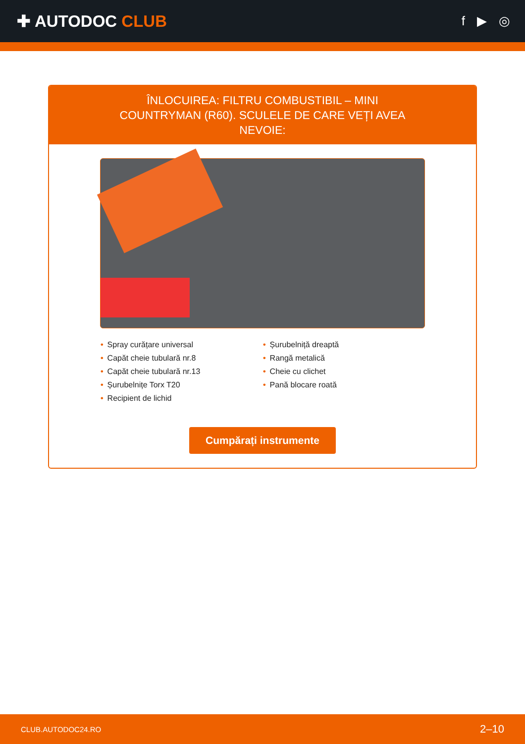✚ AUTODOC CLUB
f ▶ ◎
ÎNLOCUIREA: FILTRU COMBUSTIBIL – MINI COUNTRYMAN (R60). SCULELE DE CARE VEȚI AVEA NEVOIE:
• Spray curățare universal
• Șurubelniță dreaptă
• Capăt cheie tubulară nr.8
• Rangă metalică
• Capăt cheie tubulară nr.13
• Cheie cu clichet
• Șurubelnițe Torx T20
• Pană blocare roată
• Recipient de lichid
Cumpărați instrumente
CLUB.AUTODOC24.RO 2–10